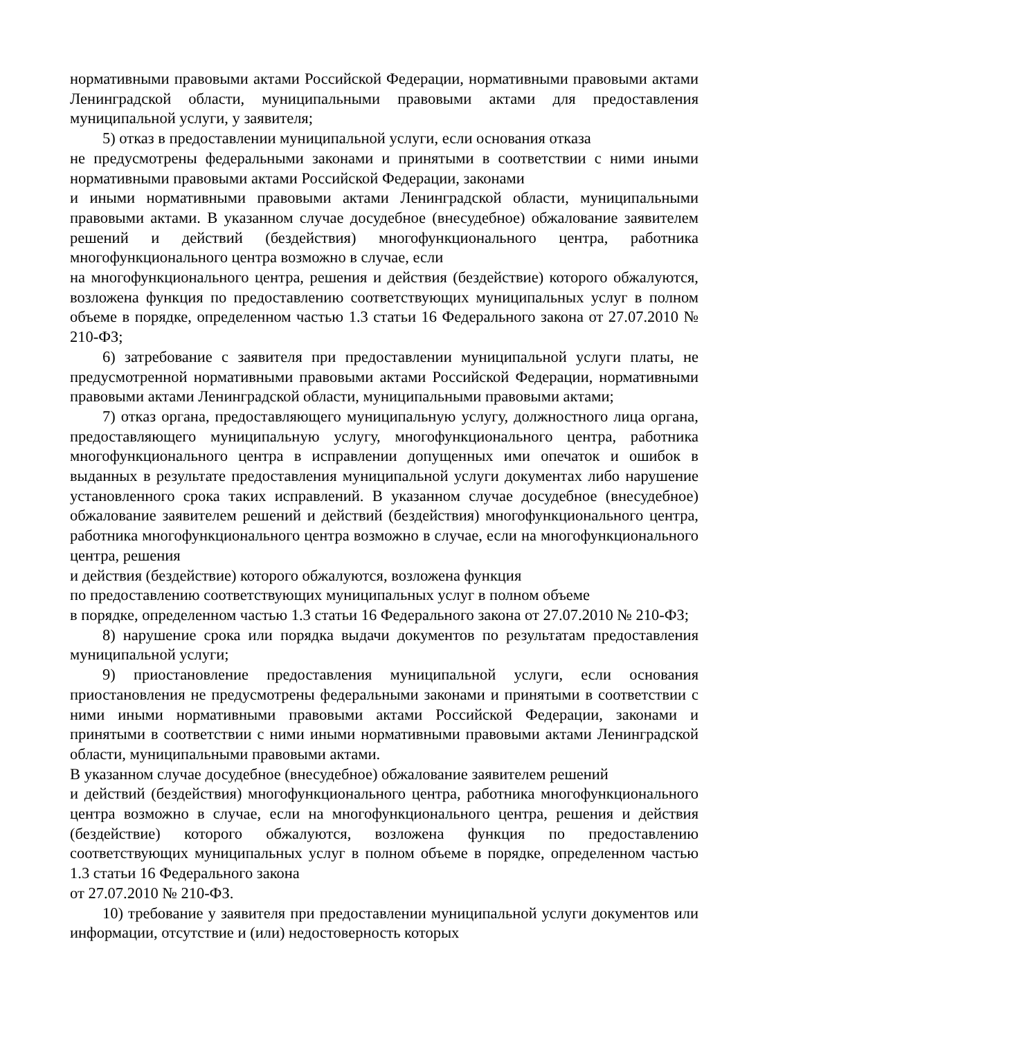нормативными правовыми актами Российской Федерации, нормативными правовыми актами Ленинградской области, муниципальными правовыми актами для предоставления муниципальной услуги, у заявителя;
5) отказ в предоставлении муниципальной услуги, если основания отказа
не предусмотрены федеральными законами и принятыми в соответствии с ними иными нормативными правовыми актами Российской Федерации, законами
и иными нормативными правовыми актами Ленинградской области, муниципальными правовыми актами. В указанном случае досудебное (внесудебное) обжалование заявителем решений и действий (бездействия) многофункционального центра, работника многофункционального центра возможно в случае, если
на многофункционального центра, решения и действия (бездействие) которого обжалуются, возложена функция по предоставлению соответствующих муниципальных услуг в полном объеме в порядке, определенном частью 1.3 статьи 16 Федерального закона от 27.07.2010 № 210-ФЗ;
6) затребование с заявителя при предоставлении муниципальной услуги платы, не предусмотренной нормативными правовыми актами Российской Федерации, нормативными правовыми актами Ленинградской области, муниципальными правовыми актами;
7) отказ органа, предоставляющего муниципальную услугу, должностного лица органа, предоставляющего муниципальную услугу, многофункционального центра, работника многофункционального центра в исправлении допущенных ими опечаток и ошибок в выданных в результате предоставления муниципальной услуги документах либо нарушение установленного срока таких исправлений. В указанном случае досудебное (внесудебное) обжалование заявителем решений и действий (бездействия) многофункционального центра, работника многофункционального центра возможно в случае, если на многофункционального центра, решения
и действия (бездействие) которого обжалуются, возложена функция
по предоставлению соответствующих муниципальных услуг в полном объеме
в порядке, определенном частью 1.3 статьи 16 Федерального закона от 27.07.2010 № 210-ФЗ;
8) нарушение срока или порядка выдачи документов по результатам предоставления муниципальной услуги;
9) приостановление предоставления муниципальной услуги, если основания приостановления не предусмотрены федеральными законами и принятыми в соответствии с ними иными нормативными правовыми актами Российской Федерации, законами и принятыми в соответствии с ними иными нормативными правовыми актами Ленинградской области, муниципальными правовыми актами.
В указанном случае досудебное (внесудебное) обжалование заявителем решений
и действий (бездействия) многофункционального центра, работника многофункционального центра возможно в случае, если на многофункционального центра, решения и действия (бездействие) которого обжалуются, возложена функция по предоставлению соответствующих муниципальных услуг в полном объеме в порядке, определенном частью 1.3 статьи 16 Федерального закона
от 27.07.2010 № 210-ФЗ.
10) требование у заявителя при предоставлении муниципальной услуги документов или информации, отсутствие и (или) недостоверность которых